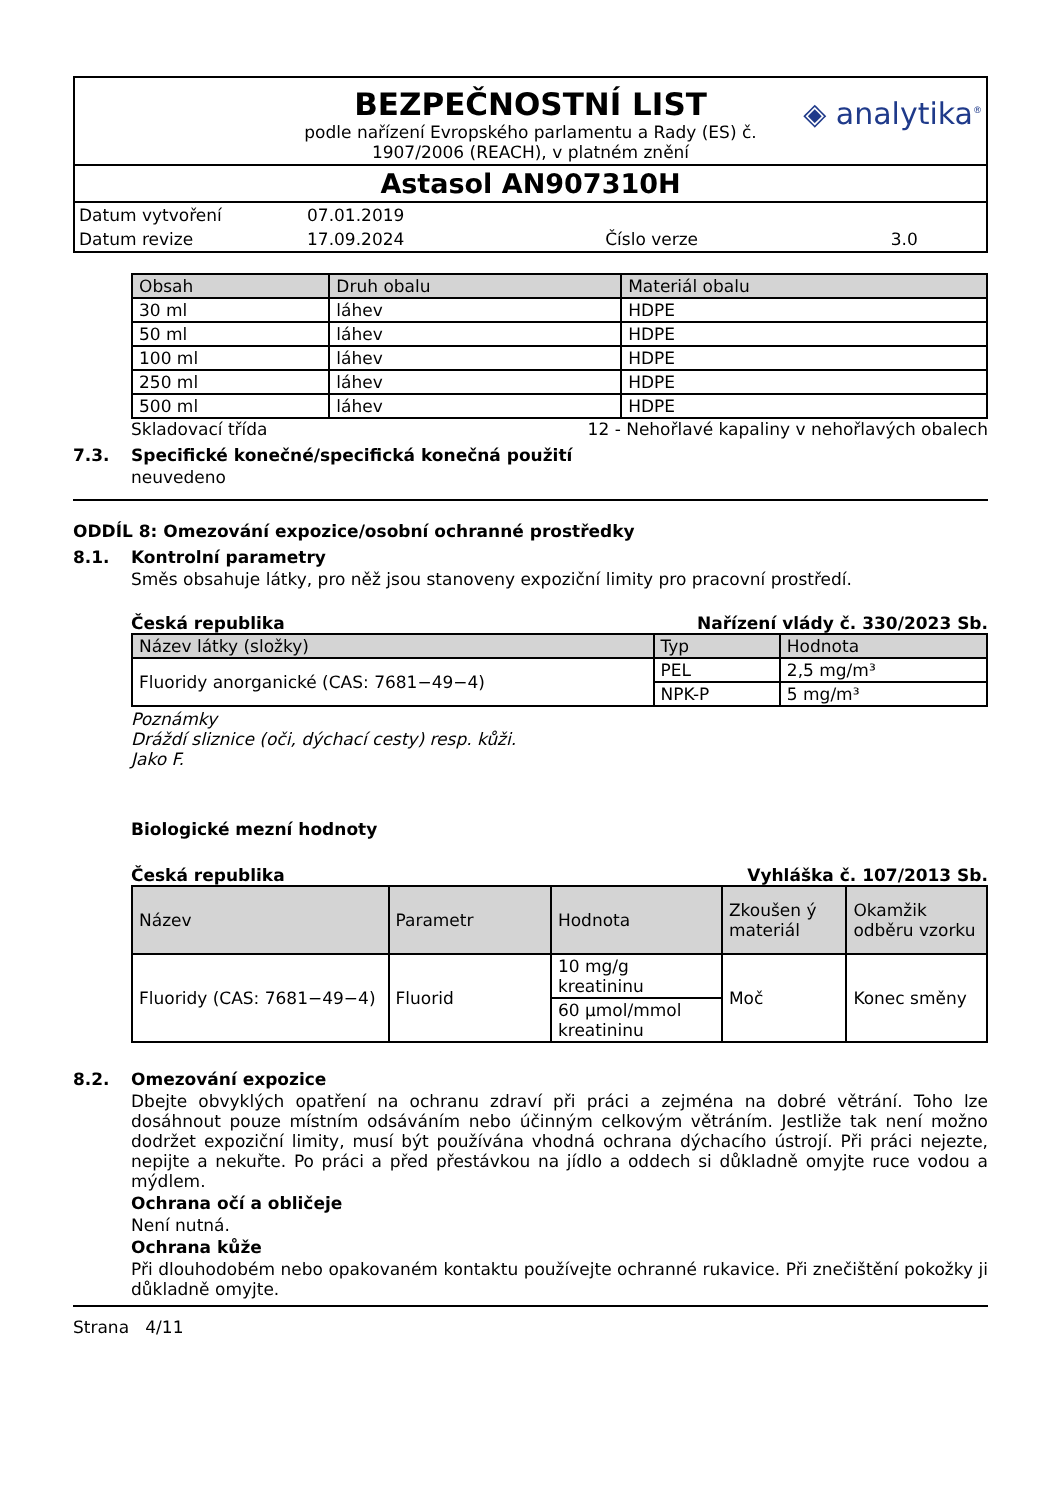BEZPEČNOSTNÍ LIST
◈ analytika<sup>®</sup>
podle nařízení Evropského parlamentu a Rady (ES) č.
1907/2006 (REACH), v platném znění
Astasol AN907310H
| Datum vytvoření | 07.01.2019 | | |
| Datum revize | 17.09.2024 | Číslo verze | 3.0 |
| Obsah | Druh obalu | Materiál obalu |
| --- | --- | --- |
| 30 ml | láhev | HDPE |
| 50 ml | láhev | HDPE |
| 100 ml | láhev | HDPE |
| 250 ml | láhev | HDPE |
| 500 ml | láhev | HDPE |
Skladovací třída 12 - Nehořlavé kapaliny v nehořlavých obalech
7.3. Specifické konečné/specifická konečná použití
neuvedeno
ODDÍL 8: Omezování expozice/osobní ochranné prostředky
8.1. Kontrolní parametry
Směs obsahuje látky, pro něž jsou stanoveny expoziční limity pro pracovní prostředí.
Česká republika Nařízení vlády č. 330/2023 Sb.
| Název látky (složky) | Typ | Hodnota |
| --- | --- | --- |
| Fluoridy anorganické (CAS: 7681−49−4) | PEL | 2,5 mg/m³ |
| | NPK-P | 5 mg/m³ |
Poznámky
Dráždí sliznice (oči, dýchací cesty) resp. kůži.
Jako F.
Biologické mezní hodnoty
Česká republika Vyhláška č. 107/2013 Sb.
| Název | Parametr | Hodnota | Zkoušen ý materiál | Okamžik odběru vzorku |
| --- | --- | --- | --- | --- |
| Fluoridy (CAS: 7681−49−4) | Fluorid | 10 mg/g kreatininu | Moč | Konec směny |
| | | 60 µmol/mmol kreatininu | | |
8.2. Omezování expozice
Dbejte obvyklých opatření na ochranu zdraví při práci a zejména na dobré větrání. Toho lze dosáhnout pouze místním odsáváním nebo účinným celkovým větráním. Jestliže tak není možno dodržet expoziční limity, musí být používána vhodná ochrana dýchacího ústrojí. Při práci nejezte, nepijte a nekuřte. Po práci a před přestávkou na jídlo a oddech si důkladně omyjte ruce vodou a mýdlem.
Ochrana očí a obličeje
Není nutná.
Ochrana kůže
Při dlouhodobém nebo opakovaném kontaktu používejte ochranné rukavice. Při znečištění pokožky ji důkladně omyjte.
Strana 4/11